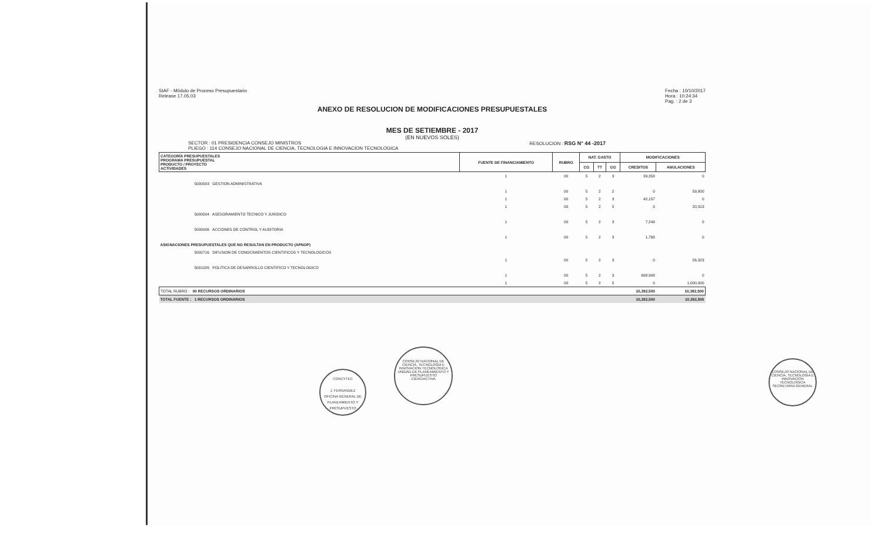SIAF - Módulo de Proceso Presupuestario
Release 17.05.03
Fecha : 10/10/2017
Hora : 10:24:34
Pag. : 2 de 3
ANEXO DE RESOLUCION DE MODIFICACIONES PRESUPUESTALES
MES DE SETIEMBRE - 2017
(EN NUEVOS SOLES)
SECTOR : 01 PRESIDENCIA CONSEJO MINISTROS
PLIEGO : 114 CONSEJO NACIONAL DE CIENCIA, TECNOLOGIA E INNOVACION TECNOLOGICA
RESOLUCION : RSG N° 44 -2017
| CATEGORÍA PRESUPUESTALES PROGRAMA PRESUPUESTAL PRODUCTO / PROYECTO ACTIVIDADES | FUENTE DE FINANCIAMIENTO | RUBRO | NAT. GASTO | | | MODIFICACIONES | |
| --- | --- | --- | --- | --- | --- | --- | --- |
| | | | CG | TT | GG | CREDITOS | ANULACIONES |
| | 1 | 00 | 5 | 2 | 3 | 39,358 | 0 |
| 5000003 GESTION ADMINISTRATIVA | | | | | | | |
| | 1 | 00 | 5 | 2 | 2 | 0 | 59,800 |
| | 1 | 00 | 5 | 2 | 3 | 42,157 | 0 |
| | 1 | 00 | 5 | 2 | 5 | 0 | 20,313 |
| 5000004 ASESORAMIENTO TECNICO Y JURIDICO | | | | | | | |
| | 1 | 00 | 5 | 2 | 3 | 7,249 | 0 |
| 5000006 ACCIONES DE CONTROL Y AUDITORIA | | | | | | | |
| | 1 | 00 | 5 | 2 | 3 | 1,768 | 0 |
| ASIGNACIONES PRESUPUESTALES QUE NO RESULTAN EN PRODUCTO (APNOP) | | | | | | | |
| 5000716 DIFUSION DE CONOCIMIENTOS CIENTIFICOS Y TECNOLOGICOS | | | | | | | |
| | 1 | 00 | 5 | 2 | 3 | 0 | 56,323 |
| 5001026 POLITICA DE DESARROLLO CIENTIFICO Y TECNOLOGICO | | | | | | | |
| | 1 | 00 | 5 | 2 | 3 | 698,908 | 0 |
| | 1 | 00 | 5 | 2 | 5 | 0 | 1,000,000 |
| TOTAL RUBRO : 00 RECURSOS ORDINARIOS | | | | | | 10,392,500 | 10,392,500 |
| TOTAL FUENTE : 1 RECURSOS ORDINARIOS | | | | | | 10,392,500 | 10,392,500 |
CONCYTEC
J. FERNANDEZ
OFICINA GENERAL DE PLANEAMIENTO Y PRESUPUESTO
CONSEJO NACIONAL DE CIENCIA, TECNOLOGIA E INNOVACION TECNOLOGICA
UNIDAD DE PLANEAMIENTO Y PRESUPUESTO
CIENCIACTIVA
CONSEJO NACIONAL DE CIENCIA, TECNOLOGIA E INNOVACION TECNOLOGICA
SECRETARIA GENERAL